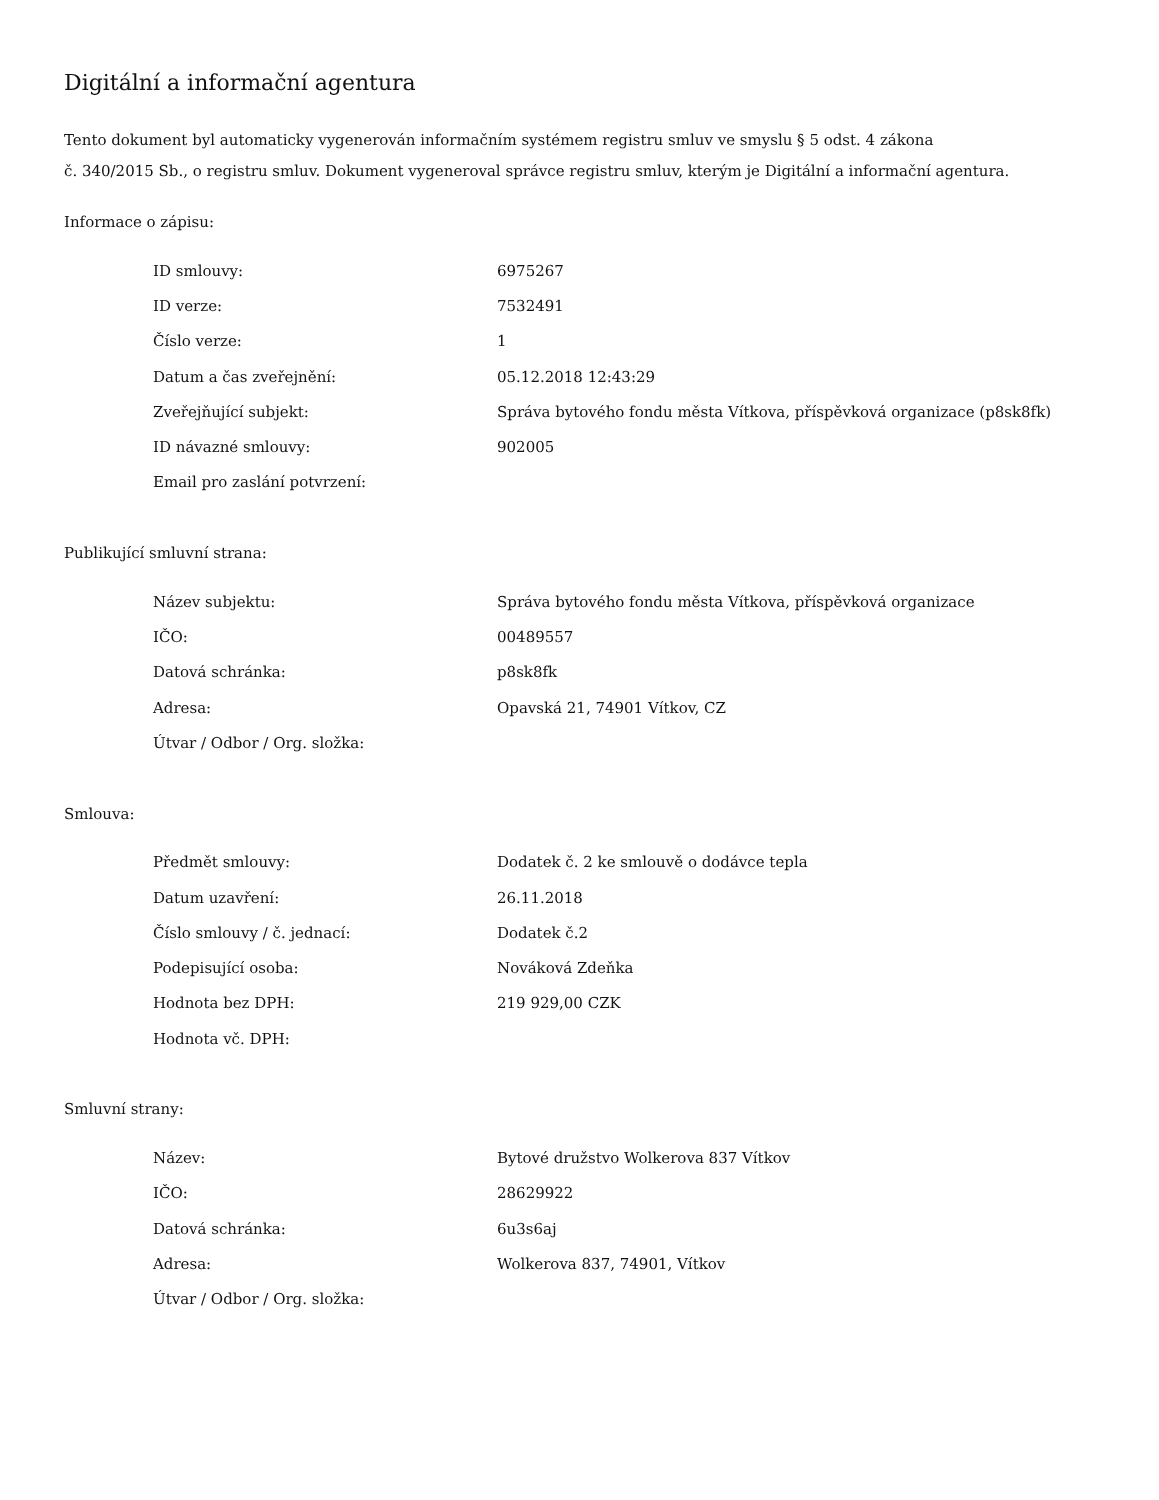Digitální a informační agentura
Tento dokument byl automaticky vygenerován informačním systémem registru smluv ve smyslu § 5 odst. 4 zákona
č. 340/2015 Sb., o registru smluv. Dokument vygeneroval správce registru smluv, kterým je Digitální a informační agentura.
Informace o zápisu:
| ID smlouvy: | 6975267 |
| ID verze: | 7532491 |
| Číslo verze: | 1 |
| Datum a čas zveřejnění: | 05.12.2018 12:43:29 |
| Zveřejňující subjekt: | Správa bytového fondu města Vítkova, příspěvková organizace (p8sk8fk) |
| ID návazné smlouvy: | 902005 |
| Email pro zaslání potvrzení: | |
Publikující smluvní strana:
| Název subjektu: | Správa bytového fondu města Vítkova, příspěvková organizace |
| IČO: | 00489557 |
| Datová schránka: | p8sk8fk |
| Adresa: | Opavská 21, 74901 Vítkov, CZ |
| Útvar / Odbor / Org. složka: | |
Smlouva:
| Předmět smlouvy: | Dodatek č. 2 ke smlouvě o dodávce tepla |
| Datum uzavření: | 26.11.2018 |
| Číslo smlouvy / č. jednací: | Dodatek č.2 |
| Podepisující osoba: | Nováková Zdeňka |
| Hodnota bez DPH: | 219 929,00 CZK |
| Hodnota vč. DPH: | |
Smluvní strany:
| Název: | Bytové družstvo Wolkerova 837 Vítkov |
| IČO: | 28629922 |
| Datová schránka: | 6u3s6aj |
| Adresa: | Wolkerova 837, 74901, Vítkov |
| Útvar / Odbor / Org. složka: | |